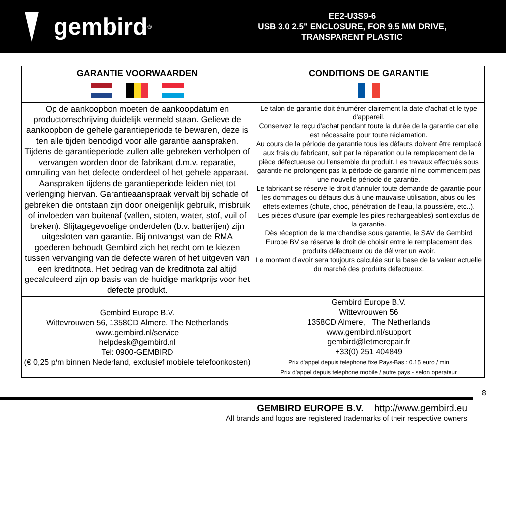gembird<sup>®</sup>
EE2-U3S9-6
USB 3.0 2.5" ENCLOSURE, FOR 9.5 MM DRIVE,
TRANSPARENT PLASTIC
| GARANTIE VOORWAARDEN | CONDITIONS DE GARANTIE |
| --- | --- |
| Op de aankoopbon moeten de aankoopdatum en productomschrijving duidelijk vermeld staan. Gelieve de aankoopbon de gehele garantieperiode te bewaren, deze is ten alle tijden benodigd voor alle garantie aanspraken. Tijdens de garantieperiode zullen alle gebreken verholpen of vervangen worden door de fabrikant d.m.v. reparatie, omruiling van het defecte onderdeel of het gehele apparaat. Aanspraken tijdens de garantieperiode leiden niet tot verlenging hiervan. Garantieaanspraak vervalt bij schade of gebreken die ontstaan zijn door oneigenlijk gebruik, misbruik of invloeden van buitenaf (vallen, stoten, water, stof, vuil of breken). Slijtagegevoelige onderdelen (b.v. batterijen) zijn uitgesloten van garantie. Bij ontvangst van de RMA goederen behoudt Gembird zich het recht om te kiezen tussen vervanging van de defecte waren of het uitgeven van een kreditnota. Het bedrag van de kreditnota zal altijd gecalculeerd zijn op basis van de huidige marktprijs voor het defecte produkt. | Le talon de garantie doit énumérer clairement la date d'achat et le type d'appareil. Conservez le reçu d'achat pendant toute la durée de la garantie car elle est nécessaire pour toute réclamation. Au cours de la période de garantie tous les défauts doivent être remplacé aux frais du fabricant, soit par la réparation ou la remplacement de la pièce défectueuse ou l'ensemble du produit. Les travaux effectués sous garantie ne prolongent pas la période de garantie ni ne commencent pas une nouvelle période de garantie. Le fabricant se réserve le droit d'annuler toute demande de garantie pour les dommages ou défauts dus à une mauvaise utilisation, abus ou les effets externes (chute, choc, pénétration de l'eau, la poussière, etc..). Les pièces d'usure (par exemple les piles rechargeables) sont exclus de la garantie. Dès réception de la marchandise sous garantie, le SAV de Gembird Europe BV se réserve le droit de choisir entre le remplacement des produits défectueux ou de délivrer un avoir. Le montant d’avoir sera toujours calculée sur la base de la valeur actuelle du marché des produits défectueux. |
| Gembird Europe B.V. Wittevrouwen 56, 1358CD Almere, The Netherlands www.gembird.nl/service helpdesk@gembird.nl Tel: 0900-GEMBIRD (€ 0,25 p/m binnen Nederland, exclusief mobiele telefoonkosten) | Gembird Europe B.V. Wittevrouwen 56 1358CD Almere, The Netherlands www.gembird.nl/support gembird@letmerepair.fr +33(0) 251 404849 Prix d'appel depuis telephone fixe Pays-Bas : 0.15 euro / min Prix d'appel depuis telephone mobile / autre pays - selon operateur |
8
GEMBIRD EUROPE B.V. http://www.gembird.eu
All brands and logos are registered trademarks of their respective owners